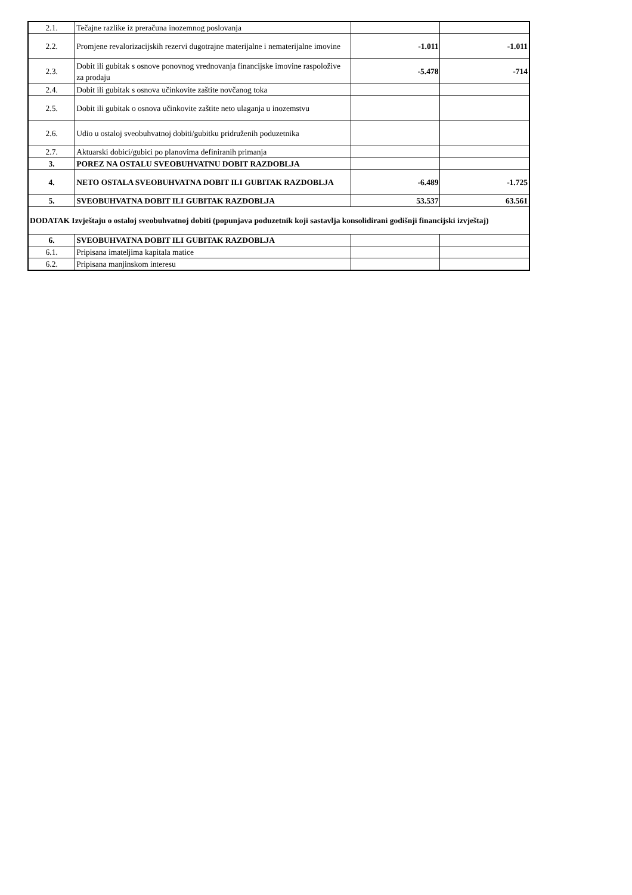| 2.1. | Tečajne razlike iz preračuna inozemnog poslovanja | | |
| 2.2. | Promjene revalorizacijskih rezervi dugotrajne materijalne i nematerijalne imovine | -1.011 | -1.011 |
| 2.3. | Dobit ili gubitak s osnove ponovnog vrednovanja financijske imovine raspoložive za prodaju | -5.478 | -714 |
| 2.4. | Dobit ili gubitak s osnova učinkovite zaštite novčanog toka | | |
| 2.5. | Dobit ili gubitak o osnova učinkovite zaštite neto ulaganja u inozemstvu | | |
| 2.6. | Udio u ostaloj sveobuhvatnoj dobiti/gubitku pridruženih poduzetnika | | |
| 2.7. | Aktuarski dobici/gubici po planovima definiranih primanja | | |
| 3. | POREZ NA OSTALU SVEOBUHVATNU DOBIT RAZDOBLJA | | |
| 4. | NETO OSTALA SVEOBUHVATNA DOBIT ILI GUBITAK RAZDOBLJA | -6.489 | -1.725 |
| 5. | SVEOBUHVATNA DOBIT ILI GUBITAK RAZDOBLJA | 53.537 | 63.561 |
| DODATAK Izvještaju o ostaloj sveobuhvatnoj dobiti (popunjava poduzetnik koji sastavlja konsolidirani godišnji financijski izvještaj) | | | |
| 6. | SVEOBUHVATNA DOBIT ILI GUBITAK RAZDOBLJA | | |
| 6.1. | Pripisana imateljima kapitala matice | | |
| 6.2. | Pripisana manjinskom interesu | | |